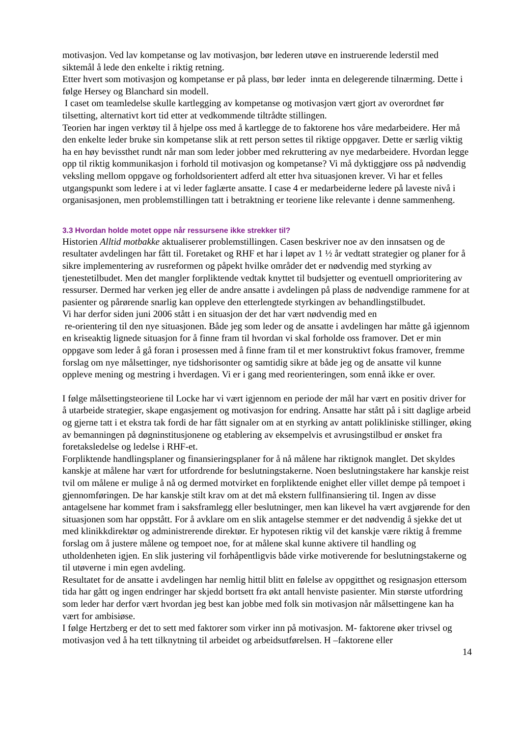motivasjon. Ved lav kompetanse og lav motivasjon, bør lederen utøve en instruerende lederstil med siktemål å lede den enkelte i riktig retning.
Etter hvert som motivasjon og kompetanse er på plass, bør leder innta en delegerende tilnærming. Dette i følge Hersey og Blanchard sin modell.
I caset om teamledelse skulle kartlegging av kompetanse og motivasjon vært gjort av overordnet før tilsetting, alternativt kort tid etter at vedkommende tiltrådte stillingen.
Teorien har ingen verktøy til å hjelpe oss med å kartlegge de to faktorene hos våre medarbeidere. Her må den enkelte leder bruke sin kompetanse slik at rett person settes til riktige oppgaver. Dette er særlig viktig ha en høy bevissthet rundt når man som leder jobber med rekruttering av nye medarbeidere. Hvordan legge opp til riktig kommunikasjon i forhold til motivasjon og kompetanse? Vi må dyktiggjøre oss på nødvendig veksling mellom oppgave og forholdsorientert adferd alt etter hva situasjonen krever. Vi har et felles utgangspunkt som ledere i at vi leder faglærte ansatte. I case 4 er medarbeiderne ledere på laveste nivå i organisasjonen, men problemstillingen tatt i betraktning er teoriene like relevante i denne sammenheng.
3.3 Hvordan holde motet oppe når ressursene ikke strekker til?
Historien Alltid motbakke aktualiserer problemstillingen. Casen beskriver noe av den innsatsen og de resultater avdelingen har fått til. Foretaket og RHF et har i løpet av 1 ½ år vedtatt strategier og planer for å sikre implementering av rusreformen og påpekt hvilke områder det er nødvendig med styrking av tjenestetilbudet. Men det mangler forpliktende vedtak knyttet til budsjetter og eventuell omprioritering av ressurser. Dermed har verken jeg eller de andre ansatte i avdelingen på plass de nødvendige rammene for at pasienter og pårørende snarlig kan oppleve den etterlengtede styrkingen av behandlingstilbudet.
Vi har derfor siden juni 2006 stått i en situasjon der det har vært nødvendig med en
re-orientering til den nye situasjonen. Både jeg som leder og de ansatte i avdelingen har måtte gå igjennom en kriseaktig lignede situasjon for å finne fram til hvordan vi skal forholde oss framover. Det er min oppgave som leder å gå foran i prosessen med å finne fram til et mer konstruktivt fokus framover, fremme forslag om nye målsettinger, nye tidshorisonter og samtidig sikre at både jeg og de ansatte vil kunne oppleve mening og mestring i hverdagen. Vi er i gang med reorienteringen, som ennå ikke er over.
I følge målsettingsteoriene til Locke har vi vært igjennom en periode der mål har vært en positiv driver for å utarbeide strategier, skape engasjement og motivasjon for endring. Ansatte har stått på i sitt daglige arbeid og gjerne tatt i et ekstra tak fordi de har fått signaler om at en styrking av antatt polikliniske stillinger, øking av bemanningen på døgninstitusjonene og etablering av eksempelvis et avrusingstilbud er ønsket fra foretaksledelse og ledelse i RHF-et.
Forpliktende handlingsplaner og finansieringsplaner for å nå målene har riktignok manglet. Det skyldes kanskje at målene har vært for utfordrende for beslutningstakerne. Noen beslutningstakere har kanskje reist tvil om målene er mulige å nå og dermed motvirket en forpliktende enighet eller villet dempe på tempoet i gjennomføringen. De har kanskje stilt krav om at det må ekstern fullfinansiering til. Ingen av disse antagelsene har kommet fram i saksframlegg eller beslutninger, men kan likevel ha vært avgjørende for den situasjonen som har oppstått. For å avklare om en slik antagelse stemmer er det nødvendig å sjekke det ut med klinikkdirektør og administrerende direktør. Er hypotesen riktig vil det kanskje være riktig å fremme forslag om å justere målene og tempoet noe, for at målene skal kunne aktivere til handling og utholdenheten igjen. En slik justering vil forhåpentligvis både virke motiverende for beslutningstakerne og til utøverne i min egen avdeling.
Resultatet for de ansatte i avdelingen har nemlig hittil blitt en følelse av oppgitthet og resignasjon ettersom tida har gått og ingen endringer har skjedd bortsett fra økt antall henviste pasienter. Min største utfordring som leder har derfor vært hvordan jeg best kan jobbe med folk sin motivasjon når målsettingene kan ha vært for ambisiøse.
I følge Hertzberg er det to sett med faktorer som virker inn på motivasjon. M- faktorene øker trivsel og motivasjon ved å ha tett tilknytning til arbeidet og arbeidsutførelsen. H –faktorene eller
14